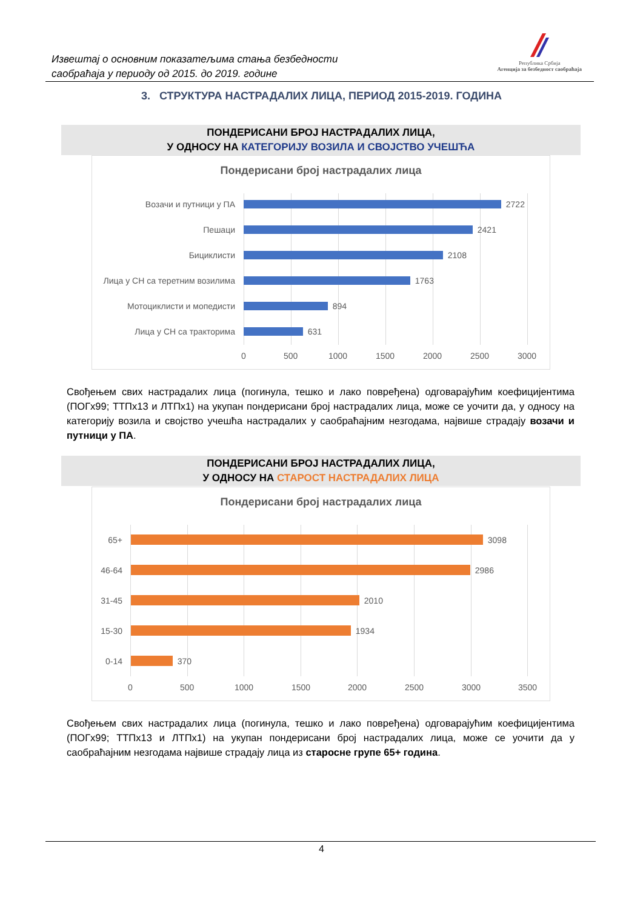Извештај о основним показатељима стања безбедности
саобраћаја у периоду од 2015. до 2019. године
Република Србија
Агенција за безбедност саобраћаја
3. СТРУКТУРА НАСТРАДАЛИХ ЛИЦА, ПЕРИОД 2015-2019. ГОДИНА
ПОНДЕРИСАНИ БРОЈ НАСТРАДАЛИХ ЛИЦА,
У ОДНОСУ НА КАТЕГОРИЈУ ВОЗИЛА И СВОЈСТВО УЧЕШЋА
Пондерисани број настрадалих лица
Возачи и путници у ПА
2722
Пешаци
2421
Бициклисти
2108
Лица у СН са теретним возилима
1763
Мотоциклисти и мопедисти
894
Лица у СН са тракторима
631
0 500 1000 1500 2000 2500 3000
Свођењем свих настрадалих лица (погинула, тешко и лако повређена) одговарајућим коефицијентима (ПОГх99; ТТПх13 и ЛТПх1) на укупан пондерисани број настрадалих лица, може се уочити да, у односу на категорију возила и својство учешћа настрадалих у саобраћајним незгодама, највише страдају возачи и путници у ПА.
ПОНДЕРИСАНИ БРОЈ НАСТРАДАЛИХ ЛИЦА,
У ОДНОСУ НА СТАРОСТ НАСТРАДАЛИХ ЛИЦА
Пондерисани број настрадалих лица
65+
3098
46-64
2986
31-45
2010
15-30
1934
0-14
370
0 500 1000 1500 2000 2500 3000 3500
Свођењем свих настрадалих лица (погинула, тешко и лако повређена) одговарајућим коефицијентима (ПОГх99; ТТПх13 и ЛТПх1) на укупан пондерисани број настрадалих лица, може се уочити да у саобраћајним незгодама највише страдају лица из старосне групе 65+ година.
4